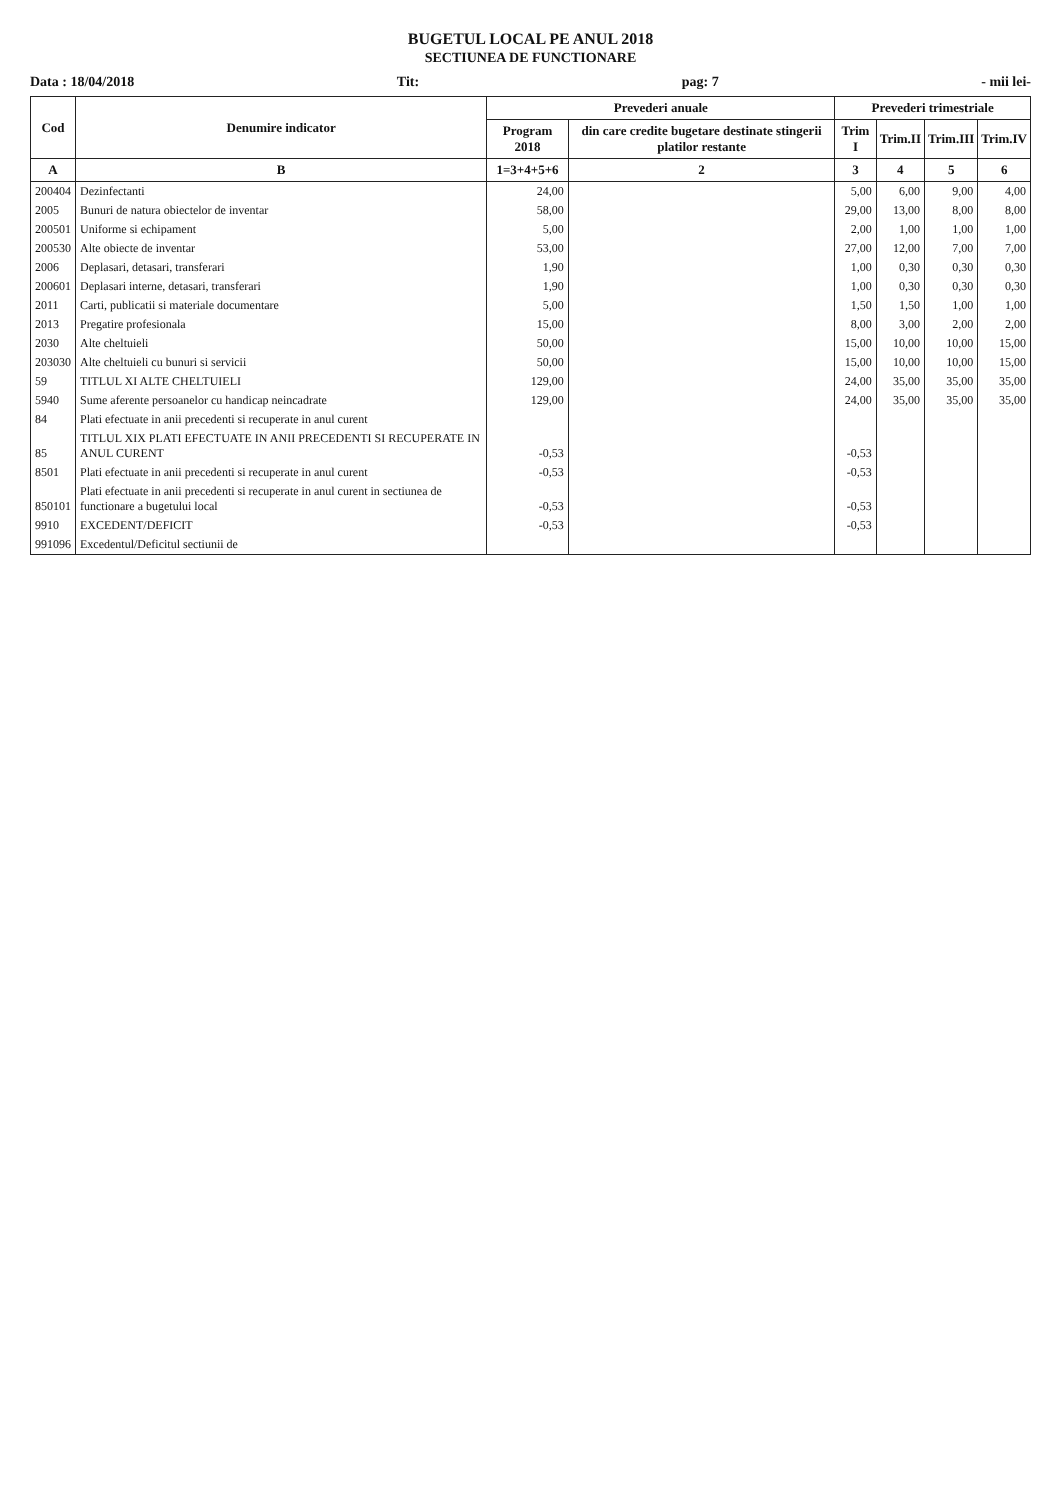BUGETUL LOCAL PE ANUL 2018
SECTIUNEA DE FUNCTIONARE
Data : 18/04/2018 Tit: pag: 7 - mii lei-
| Cod | Denumire indicator | Prevederi anuale | | Prevederi trimestriale | | | |
| --- | --- | --- | --- | --- | --- | --- | --- |
| | | Program 2018 | din care credite bugetare destinate stingerii platilor restante | Trim I | Trim.II | Trim.III | Trim.IV |
| A | B | 1=3+4+5+6 | 2 | 3 | 4 | 5 | 6 |
| 200404 | Dezinfectanti | 24,00 | | 5,00 | 6,00 | 9,00 | 4,00 |
| 2005 | Bunuri de natura obiectelor de inventar | 58,00 | | 29,00 | 13,00 | 8,00 | 8,00 |
| 200501 | Uniforme si echipament | 5,00 | | 2,00 | 1,00 | 1,00 | 1,00 |
| 200530 | Alte obiecte de inventar | 53,00 | | 27,00 | 12,00 | 7,00 | 7,00 |
| 2006 | Deplasari, detasari, transferari | 1,90 | | 1,00 | 0,30 | 0,30 | 0,30 |
| 200601 | Deplasari interne, detasari, transferari | 1,90 | | 1,00 | 0,30 | 0,30 | 0,30 |
| 2011 | Carti, publicatii si materiale documentare | 5,00 | | 1,50 | 1,50 | 1,00 | 1,00 |
| 2013 | Pregatire profesionala | 15,00 | | 8,00 | 3,00 | 2,00 | 2,00 |
| 2030 | Alte cheltuieli | 50,00 | | 15,00 | 10,00 | 10,00 | 15,00 |
| 203030 | Alte cheltuieli cu bunuri si servicii | 50,00 | | 15,00 | 10,00 | 10,00 | 15,00 |
| 59 | TITLUL XI ALTE CHELTUIELI | 129,00 | | 24,00 | 35,00 | 35,00 | 35,00 |
| 5940 | Sume aferente persoanelor cu handicap neincadrate | 129,00 | | 24,00 | 35,00 | 35,00 | 35,00 |
| 84 | Plati efectuate in anii precedenti si recuperate in anul curent | | | | | | |
| 85 | TITLUL XIX PLATI EFECTUATE IN ANII PRECEDENTI SI RECUPERATE IN ANUL CURENT | -0,53 | | -0,53 | | | |
| 8501 | Plati efectuate in anii precedenti si recuperate in anul curent | -0,53 | | -0,53 | | | |
| 850101 | Plati efectuate in anii precedenti si recuperate in anul curent in sectiunea de functionare a bugetului local | -0,53 | | -0,53 | | | |
| 9910 | EXCEDENT/DEFICIT | -0,53 | | -0,53 | | | |
| 991096 | Excedentul/Deficitul sectiunii de | | | | | | |